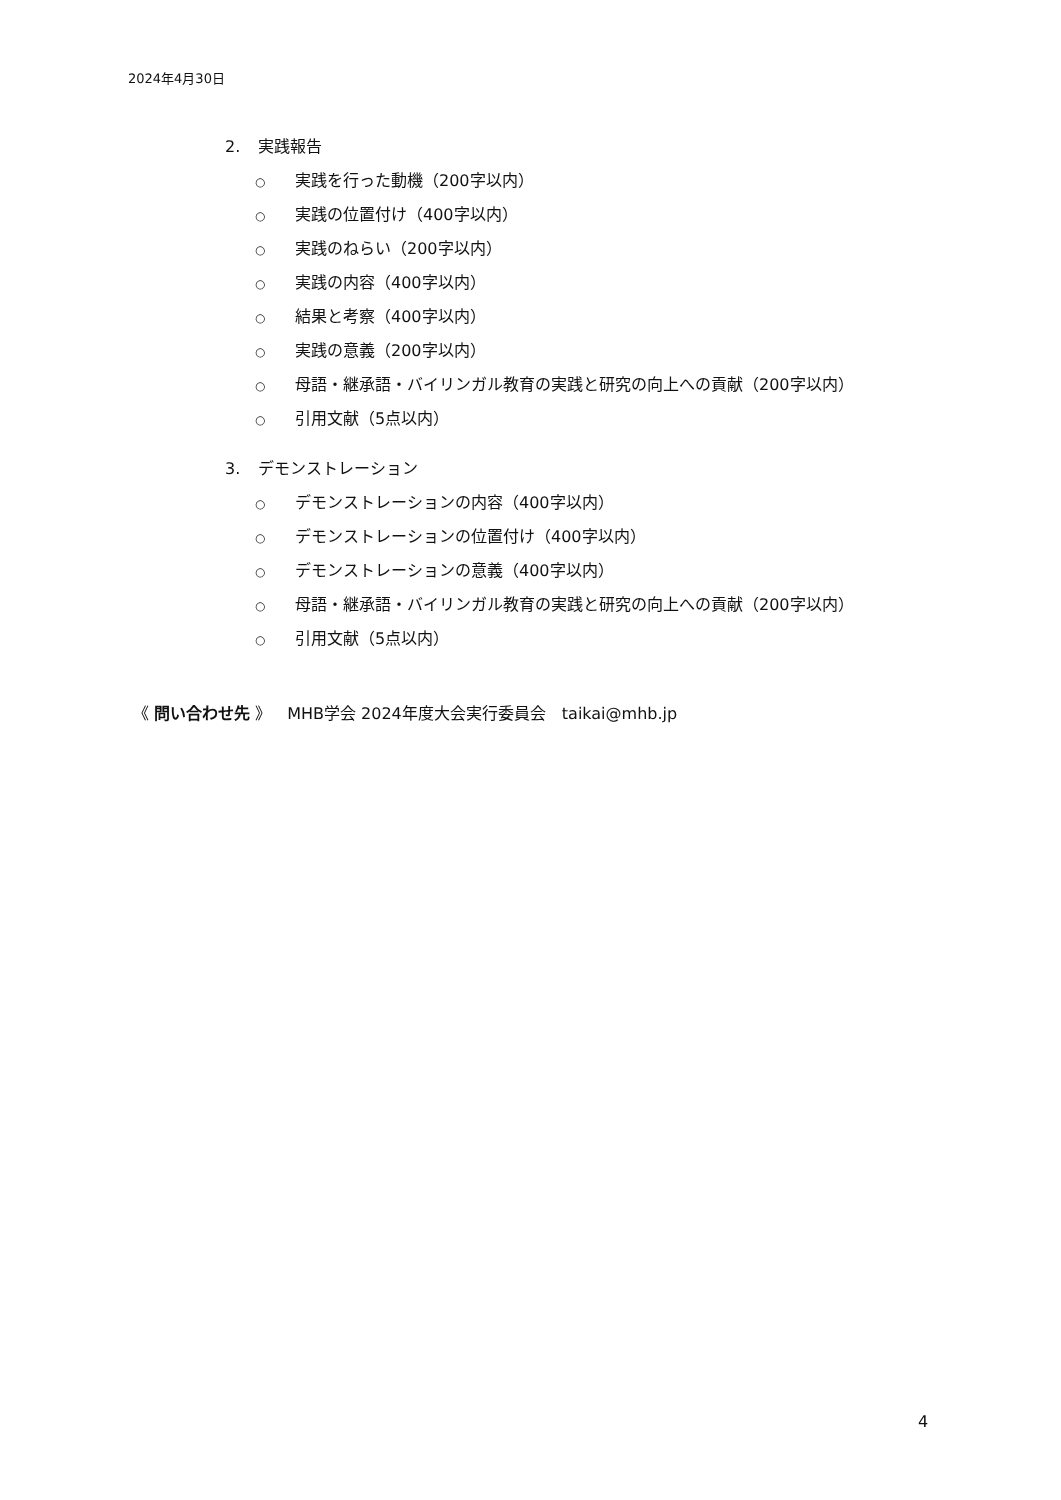2024年4月30日
2. 実践報告
○ 実践を行った動機（200字以内）
○ 実践の位置付け（400字以内）
○ 実践のねらい（200字以内）
○ 実践の内容（400字以内）
○ 結果と考察（400字以内）
○ 実践の意義（200字以内）
○ 母語・継承語・バイリンガル教育の実践と研究の向上への貢献（200字以内）
○ 引用文献（5点以内）
3. デモンストレーション
○ デモンストレーションの内容（400字以内）
○ デモンストレーションの位置付け（400字以内）
○ デモンストレーションの意義（400字以内）
○ 母語・継承語・バイリンガル教育の実践と研究の向上への貢献（200字以内）
○ 引用文献（5点以内）
《 問い合わせ先 》　MHB学会 2024年度大会実行委員会　taikai@mhb.jp
4